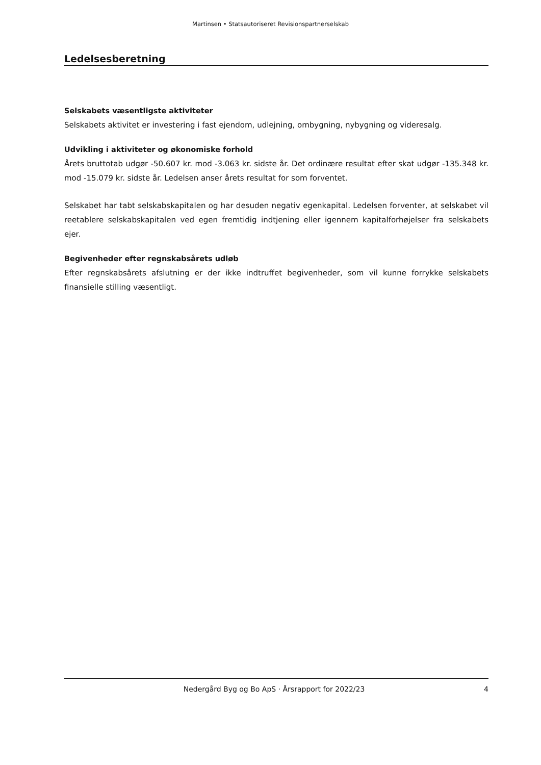Martinsen • Statsautoriseret Revisionspartnerselskab
Ledelsesberetning
Selskabets væsentligste aktiviteter
Selskabets aktivitet er investering i fast ejendom, udlejning, ombygning, nybygning og videresalg.
Udvikling i aktiviteter og økonomiske forhold
Årets bruttotab udgør -50.607 kr. mod -3.063 kr. sidste år. Det ordinære resultat efter skat udgør -135.348 kr. mod -15.079 kr. sidste år. Ledelsen anser årets resultat for som forventet.
Selskabet har tabt selskabskapitalen og har desuden negativ egenkapital. Ledelsen forventer, at selskabet vil reetablere selskabskapitalen ved egen fremtidig indtjening eller igennem kapitalforhøjelser fra selskabets ejer.
Begivenheder efter regnskabsårets udløb
Efter regnskabsårets afslutning er der ikke indtruffet begivenheder, som vil kunne forrykke selskabets finansielle stilling væsentligt.
Nedergård Byg og Bo ApS · Årsrapport for 2022/23 4